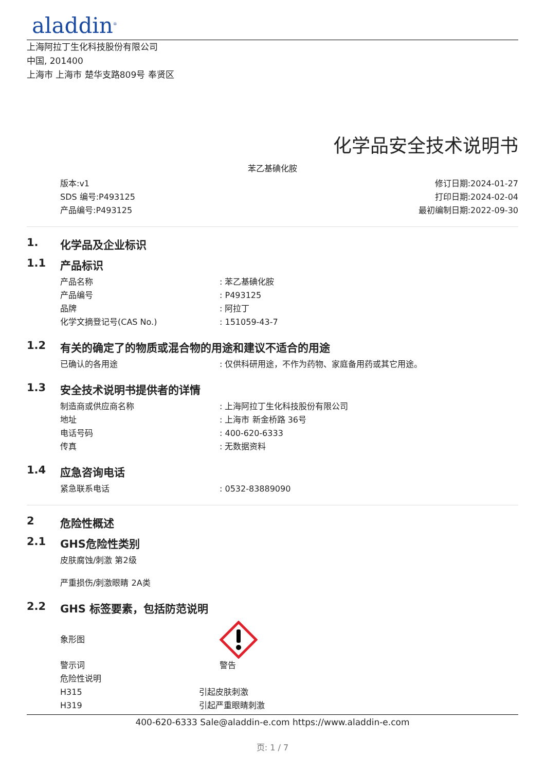aladdin<sup>®</sup>
上海阿拉丁生化科技股份有限公司
中国, 201400
上海市 上海市 楚华支路809号 奉贤区
化学品安全技术说明书
苯乙基碘化胺
版本:v1
SDS 编号:P493125
产品编号:P493125
修订日期:2024-01-27
打印日期:2024-02-04
最初编制日期:2022-09-30
1. 化学品及企业标识
1.1 产品标识
产品名称: 苯乙基碘化胺
产品编号: P493125
品牌: 阿拉丁
化学文摘登记号(CAS No.): 151059-43-7
1.2 有关的确定了的物质或混合物的用途和建议不适合的用途
已确认的各用途: 仅供科研用途，不作为药物、家庭备用药或其它用途。
1.3 安全技术说明书提供者的详情
制造商或供应商名称: 上海阿拉丁生化科技股份有限公司
地址: 上海市 新金桥路 36号
电话号码: 400-620-6333
传真: 无数据资料
1.4 应急咨询电话
紧急联系电话: 0532-83889090
2 危险性概述
2.1 GHS危险性类别
皮肤腐蚀/刺激 第2级
严重损伤/刺激眼睛 2A类
2.2 GHS 标签要素，包括防范说明
象形图
警示词 警告
危险性说明
H315 引起皮肤刺激
H319 引起严重眼睛刺激
400-620-6333 Sale@aladdin-e.com https://www.aladdin-e.com
页: 1 / 7